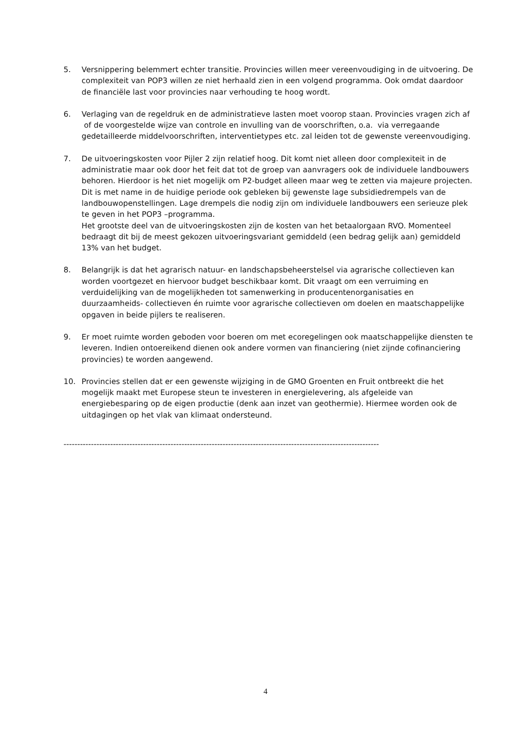5. Versnippering belemmert echter transitie. Provincies willen meer vereenvoudiging in de uitvoering. De complexiteit van POP3 willen ze niet herhaald zien in een volgend programma. Ook omdat daardoor de financiële last voor provincies naar verhouding te hoog wordt.
6. Verlaging van de regeldruk en de administratieve lasten moet voorop staan. Provincies vragen zich af of de voorgestelde wijze van controle en invulling van de voorschriften, o.a. via verregaande gedetailleerde middelvoorschriften, interventietypes etc. zal leiden tot de gewenste vereenvoudiging.
7. De uitvoeringskosten voor Pijler 2 zijn relatief hoog. Dit komt niet alleen door complexiteit in de administratie maar ook door het feit dat tot de groep van aanvragers ook de individuele landbouwers behoren. Hierdoor is het niet mogelijk om P2-budget alleen maar weg te zetten via majeure projecten. Dit is met name in de huidige periode ook gebleken bij gewenste lage subsidiedrempels van de landbouwopenstellingen. Lage drempels die nodig zijn om individuele landbouwers een serieuze plek te geven in het POP3 –programma.
Het grootste deel van de uitvoeringskosten zijn de kosten van het betaalorgaan RVO. Momenteel bedraagt dit bij de meest gekozen uitvoeringsvariant gemiddeld (een bedrag gelijk aan) gemiddeld 13% van het budget.
8. Belangrijk is dat het agrarisch natuur- en landschapsbeheerstelsel via agrarische collectieven kan worden voortgezet en hiervoor budget beschikbaar komt. Dit vraagt om een verruiming en verduidelijking van de mogelijkheden tot samenwerking in producentenorganisaties en duurzaamheids- collectieven én ruimte voor agrarische collectieven om doelen en maatschappelijke opgaven in beide pijlers te realiseren.
9. Er moet ruimte worden geboden voor boeren om met ecoregelingen ook maatschappelijke diensten te leveren. Indien ontoereikend dienen ook andere vormen van financiering (niet zijnde cofinanciering provincies) te worden aangewend.
10. Provincies stellen dat er een gewenste wijziging in de GMO Groenten en Fruit ontbreekt die het mogelijk maakt met Europese steun te investeren in energielevering, als afgeleide van energiebesparing op de eigen productie (denk aan inzet van geothermie). Hiermee worden ook de uitdagingen op het vlak van klimaat ondersteund.
-------------------------------------------------------------------------------------------------------------------
4